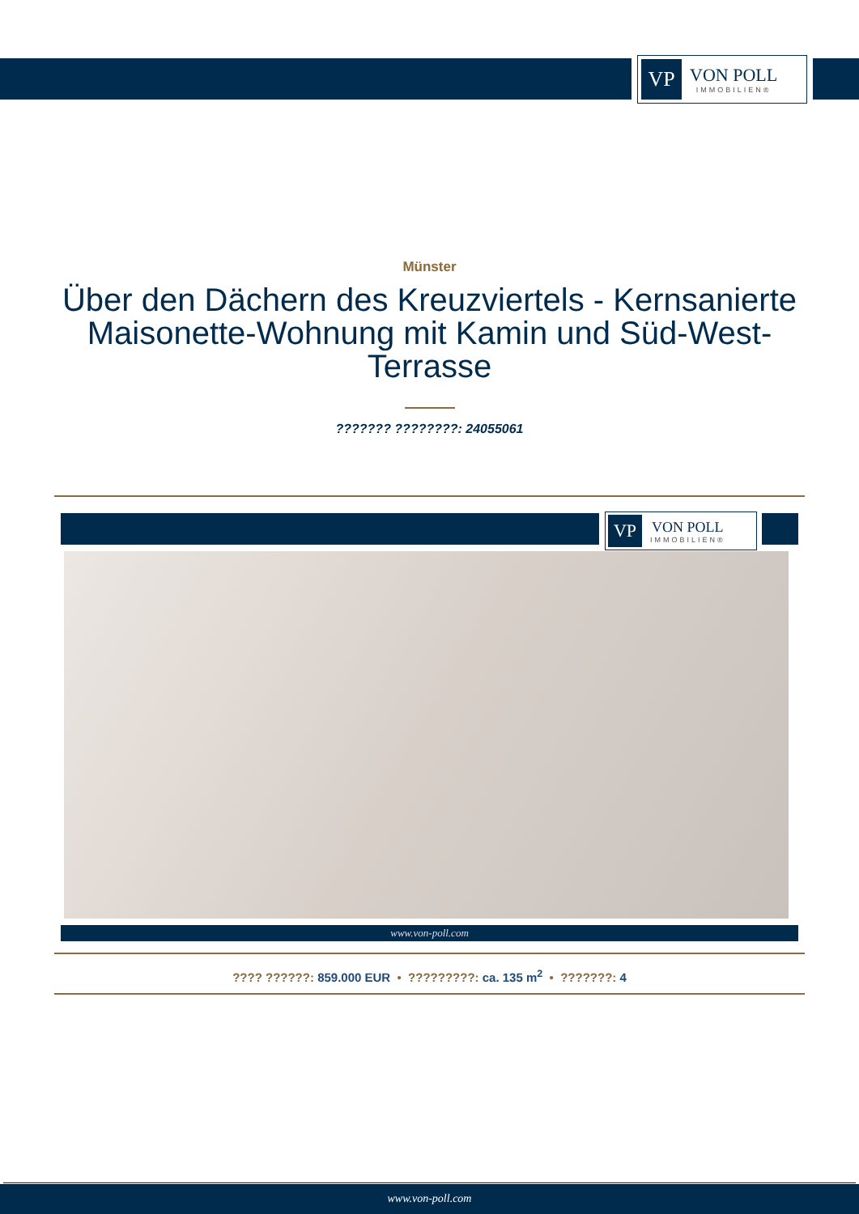VP
VON POLL
IMMOBILIEN®
Münster
Über den Dächern des Kreuzviertels - Kernsanierte Maisonette-Wohnung mit Kamin und Süd-West-Terrasse
??????? ????????: 24055061
VP
VON POLL
IMMOBILIEN®
www.von-poll.com
???? ??????: 859.000 EUR • ?????????: ca. 135 m<sup>2</sup> • ???????: 4
www.von-poll.com